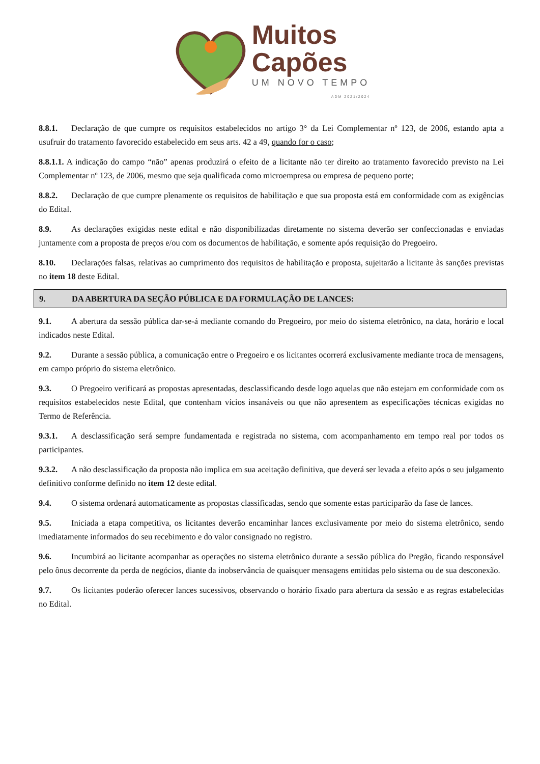Muitos
Capões
UM NOVO TEMPO
ADM 2021/2024
8.8.1. Declaração de que cumpre os requisitos estabelecidos no artigo 3° da Lei Complementar nº 123, de 2006, estando apta a usufruir do tratamento favorecido estabelecido em seus arts. 42 a 49, quando for o caso;
8.8.1.1. A indicação do campo “não” apenas produzirá o efeito de a licitante não ter direito ao tratamento favorecido previsto na Lei Complementar nº 123, de 2006, mesmo que seja qualificada como microempresa ou empresa de pequeno porte;
8.8.2. Declaração de que cumpre plenamente os requisitos de habilitação e que sua proposta está em conformidade com as exigências do Edital.
8.9. As declarações exigidas neste edital e não disponibilizadas diretamente no sistema deverão ser confeccionadas e enviadas juntamente com a proposta de preços e/ou com os documentos de habilitação, e somente após requisição do Pregoeiro.
8.10. Declarações falsas, relativas ao cumprimento dos requisitos de habilitação e proposta, sujeitarão a licitante às sanções previstas no item 18 deste Edital.
9. DA ABERTURA DA SEÇÃO PÚBLICA E DA FORMULAÇÃO DE LANCES:
9.1. A abertura da sessão pública dar-se-á mediante comando do Pregoeiro, por meio do sistema eletrônico, na data, horário e local indicados neste Edital.
9.2. Durante a sessão pública, a comunicação entre o Pregoeiro e os licitantes ocorrerá exclusivamente mediante troca de mensagens, em campo próprio do sistema eletrônico.
9.3. O Pregoeiro verificará as propostas apresentadas, desclassificando desde logo aquelas que não estejam em conformidade com os requisitos estabelecidos neste Edital, que contenham vícios insanáveis ou que não apresentem as especificações técnicas exigidas no Termo de Referência.
9.3.1. A desclassificação será sempre fundamentada e registrada no sistema, com acompanhamento em tempo real por todos os participantes.
9.3.2. A não desclassificação da proposta não implica em sua aceitação definitiva, que deverá ser levada a efeito após o seu julgamento definitivo conforme definido no item 12 deste edital.
9.4. O sistema ordenará automaticamente as propostas classificadas, sendo que somente estas participarão da fase de lances.
9.5. Iniciada a etapa competitiva, os licitantes deverão encaminhar lances exclusivamente por meio do sistema eletrônico, sendo imediatamente informados do seu recebimento e do valor consignado no registro.
9.6. Incumbirá ao licitante acompanhar as operações no sistema eletrônico durante a sessão pública do Pregão, ficando responsável pelo ônus decorrente da perda de negócios, diante da inobservância de quaisquer mensagens emitidas pelo sistema ou de sua desconexão.
9.7. Os licitantes poderão oferecer lances sucessivos, observando o horário fixado para abertura da sessão e as regras estabelecidas no Edital.